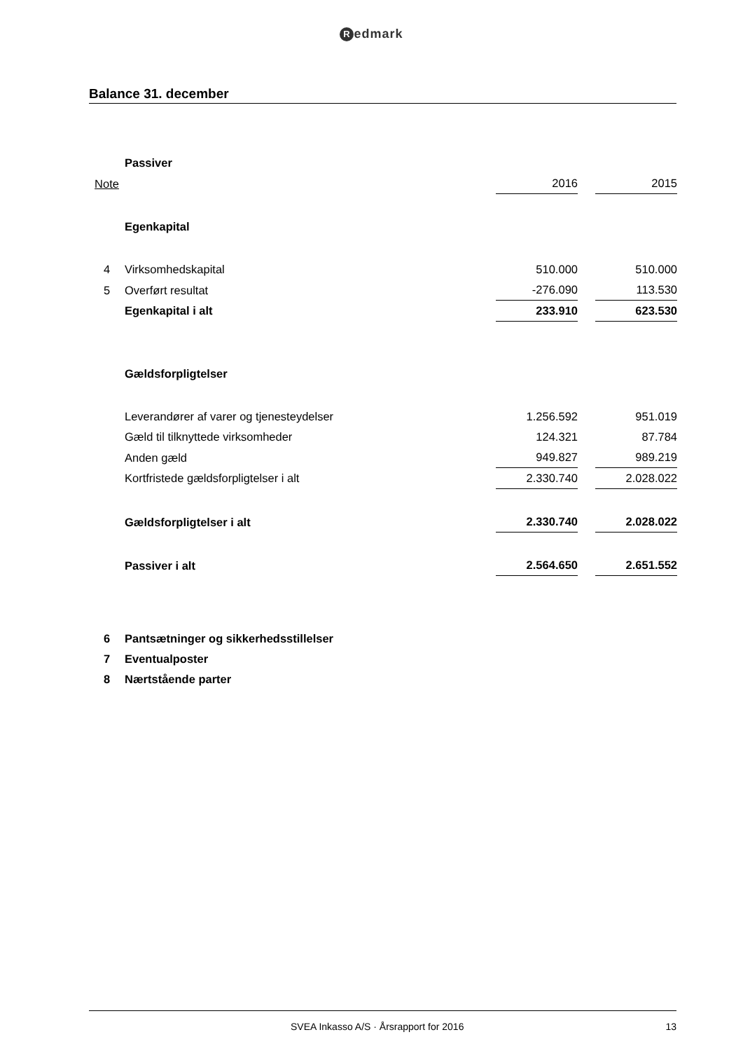Redmark
Balance 31. december
| | Passiver | | | |
| Note | | 2016 | | 2015 |
| | Egenkapital | | | |
| 4 | Virksomhedskapital | 510.000 | | 510.000 |
| 5 | Overført resultat | -276.090 | | 113.530 |
| | Egenkapital i alt | 233.910 | | 623.530 |
| | Gældsforpligtelser | | | |
| | Leverandører af varer og tjenesteydelser | 1.256.592 | | 951.019 |
| | Gæld til tilknyttede virksomheder | 124.321 | | 87.784 |
| | Anden gæld | 949.827 | | 989.219 |
| | Kortfristede gældsforpligtelser i alt | 2.330.740 | | 2.028.022 |
| | Gældsforpligtelser i alt | 2.330.740 | | 2.028.022 |
| | Passiver i alt | 2.564.650 | | 2.651.552 |
| 6 | Pantsætninger og sikkerhedsstillelser | | | |
| 7 | Eventualposter | | | |
| 8 | Nærtstående parter | | | |
SVEA Inkasso A/S · Årsrapport for 2016
13